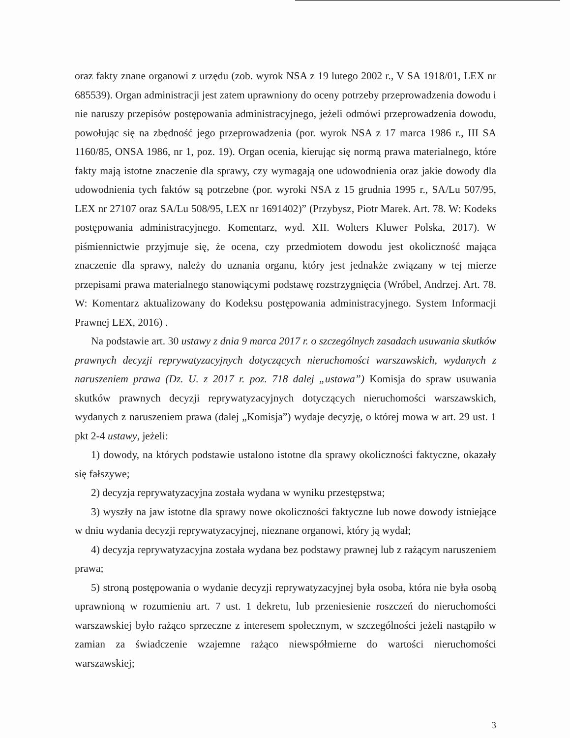oraz fakty znane organowi z urzędu (zob. wyrok NSA z 19 lutego 2002 r., V SA 1918/01, LEX nr 685539). Organ administracji jest zatem uprawniony do oceny potrzeby przeprowadzenia dowodu i nie naruszy przepisów postępowania administracyjnego, jeżeli odmówi przeprowadzenia dowodu, powołując się na zbędność jego przeprowadzenia (por. wyrok NSA z 17 marca 1986 r., III SA 1160/85, ONSA 1986, nr 1, poz. 19). Organ ocenia, kierując się normą prawa materialnego, które fakty mają istotne znaczenie dla sprawy, czy wymagają one udowodnienia oraz jakie dowody dla udowodnienia tych faktów są potrzebne (por. wyroki NSA z 15 grudnia 1995 r., SA/Lu 507/95, LEX nr 27107 oraz SA/Lu 508/95, LEX nr 1691402)” (Przybysz, Piotr Marek. Art. 78. W: Kodeks postępowania administracyjnego. Komentarz, wyd. XII. Wolters Kluwer Polska, 2017). W piśmiennictwie przyjmuje się, że ocena, czy przedmiotem dowodu jest okoliczność mająca znaczenie dla sprawy, należy do uznania organu, który jest jednakże związany w tej mierze przepisami prawa materialnego stanowiącymi podstawę rozstrzygnięcia (Wróbel, Andrzej. Art. 78. W: Komentarz aktualizowany do Kodeksu postępowania administracyjnego. System Informacji Prawnej LEX, 2016) .
Na podstawie art. 30 ustawy z dnia 9 marca 2017 r. o szczególnych zasadach usuwania skutków prawnych decyzji reprywatyzacyjnych dotyczących nieruchomości warszawskich, wydanych z naruszeniem prawa (Dz. U. z 2017 r. poz. 718 dalej „ustawa”) Komisja do spraw usuwania skutków prawnych decyzji reprywatyzacyjnych dotyczących nieruchomości warszawskich, wydanych z naruszeniem prawa (dalej „Komisja”) wydaje decyzję, o której mowa w art. 29 ust. 1 pkt 2-4 ustawy, jeżeli:
1) dowody, na których podstawie ustalono istotne dla sprawy okoliczności faktyczne, okazały się fałszywe;
2) decyzja reprywatyzacyjna została wydana w wyniku przestępstwa;
3) wyszły na jaw istotne dla sprawy nowe okoliczności faktyczne lub nowe dowody istniejące w dniu wydania decyzji reprywatyzacyjnej, nieznane organowi, który ją wydał;
4) decyzja reprywatyzacyjna została wydana bez podstawy prawnej lub z rażącym naruszeniem prawa;
5) stroną postępowania o wydanie decyzji reprywatyzacyjnej była osoba, która nie była osobą uprawnioną w rozumieniu art. 7 ust. 1 dekretu, lub przeniesienie roszczeń do nieruchomości warszawskiej było rażąco sprzeczne z interesem społecznym, w szczególności jeżeli nastąpiło w zamian za świadczenie wzajemne rażąco niewspółmierne do wartości nieruchomości warszawskiej;
3